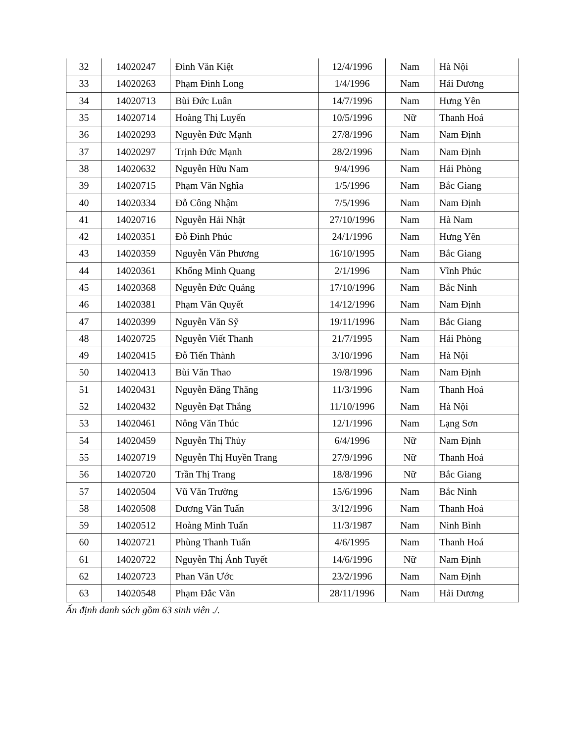| 32 | 14020247 | Đinh Văn Kiệt | 12/4/1996 | Nam | Hà Nội |
| 33 | 14020263 | Phạm Đình Long | 1/4/1996 | Nam | Hải Dương |
| 34 | 14020713 | Bùi Đức Luân | 14/7/1996 | Nam | Hưng Yên |
| 35 | 14020714 | Hoàng Thị Luyến | 10/5/1996 | Nữ | Thanh Hoá |
| 36 | 14020293 | Nguyễn Đức Mạnh | 27/8/1996 | Nam | Nam Định |
| 37 | 14020297 | Trịnh Đức Mạnh | 28/2/1996 | Nam | Nam Định |
| 38 | 14020632 | Nguyễn Hữu Nam | 9/4/1996 | Nam | Hải Phòng |
| 39 | 14020715 | Phạm Văn Nghĩa | 1/5/1996 | Nam | Bắc Giang |
| 40 | 14020334 | Đỗ Công Nhậm | 7/5/1996 | Nam | Nam Định |
| 41 | 14020716 | Nguyễn Hải Nhật | 27/10/1996 | Nam | Hà Nam |
| 42 | 14020351 | Đỗ Đình Phúc | 24/1/1996 | Nam | Hưng Yên |
| 43 | 14020359 | Nguyễn Văn Phương | 16/10/1995 | Nam | Bắc Giang |
| 44 | 14020361 | Khổng Minh Quang | 2/1/1996 | Nam | Vĩnh Phúc |
| 45 | 14020368 | Nguyễn Đức Quảng | 17/10/1996 | Nam | Bắc Ninh |
| 46 | 14020381 | Phạm Văn Quyết | 14/12/1996 | Nam | Nam Định |
| 47 | 14020399 | Nguyễn Văn Sỹ | 19/11/1996 | Nam | Bắc Giang |
| 48 | 14020725 | Nguyễn Viết Thanh | 21/7/1995 | Nam | Hải Phòng |
| 49 | 14020415 | Đỗ Tiến Thành | 3/10/1996 | Nam | Hà Nội |
| 50 | 14020413 | Bùi Văn Thao | 19/8/1996 | Nam | Nam Định |
| 51 | 14020431 | Nguyễn Đăng Thăng | 11/3/1996 | Nam | Thanh Hoá |
| 52 | 14020432 | Nguyễn Đạt Thắng | 11/10/1996 | Nam | Hà Nội |
| 53 | 14020461 | Nông Văn Thúc | 12/1/1996 | Nam | Lạng Sơn |
| 54 | 14020459 | Nguyễn Thị Thủy | 6/4/1996 | Nữ | Nam Định |
| 55 | 14020719 | Nguyễn Thị Huyền Trang | 27/9/1996 | Nữ | Thanh Hoá |
| 56 | 14020720 | Trần Thị Trang | 18/8/1996 | Nữ | Bắc Giang |
| 57 | 14020504 | Vũ Văn Trường | 15/6/1996 | Nam | Bắc Ninh |
| 58 | 14020508 | Dương Văn Tuấn | 3/12/1996 | Nam | Thanh Hoá |
| 59 | 14020512 | Hoàng Minh Tuấn | 11/3/1987 | Nam | Ninh Bình |
| 60 | 14020721 | Phùng Thanh Tuấn | 4/6/1995 | Nam | Thanh Hoá |
| 61 | 14020722 | Nguyễn Thị Ánh Tuyết | 14/6/1996 | Nữ | Nam Định |
| 62 | 14020723 | Phan Văn Ước | 23/2/1996 | Nam | Nam Định |
| 63 | 14020548 | Phạm Đắc Văn | 28/11/1996 | Nam | Hải Dương |
Ấn định danh sách gồm 63 sinh viên ./.